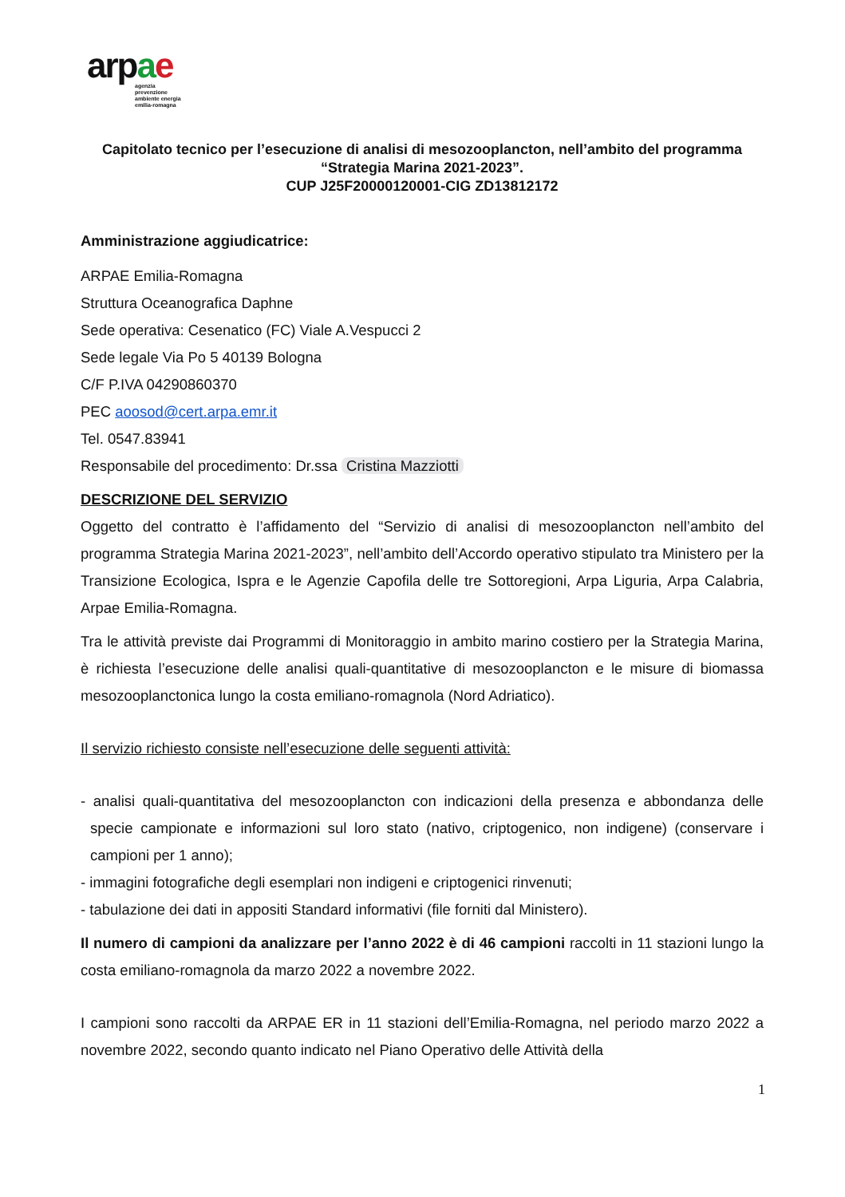arpae
agenzia
prevenzione
ambiente energia
emilia-romagna
Capitolato tecnico per l’esecuzione di analisi di mesozooplancton, nell’ambito del programma “Strategia Marina 2021-2023”.
CUP J25F20000120001-CIG ZD13812172
Amministrazione aggiudicatrice:
ARPAE Emilia-Romagna
Struttura Oceanografica Daphne
Sede operativa: Cesenatico (FC) Viale A.Vespucci 2
Sede legale Via Po 5 40139 Bologna
C/F P.IVA 04290860370
PEC aoosod@cert.arpa.emr.it
Tel. 0547.83941
Responsabile del procedimento: Dr.ssa Cristina Mazziotti
DESCRIZIONE DEL SERVIZIO
Oggetto del contratto è l’affidamento del “Servizio di analisi di mesozooplancton nell’ambito del programma Strategia Marina 2021-2023”, nell’ambito dell’Accordo operativo stipulato tra Ministero per la Transizione Ecologica, Ispra e le Agenzie Capofila delle tre Sottoregioni, Arpa Liguria, Arpa Calabria, Arpae Emilia-Romagna.
Tra le attività previste dai Programmi di Monitoraggio in ambito marino costiero per la Strategia Marina, è richiesta l’esecuzione delle analisi quali-quantitative di mesozooplancton e le misure di biomassa mesozooplanctonica lungo la costa emiliano-romagnola (Nord Adriatico).
Il servizio richiesto consiste nell’esecuzione delle seguenti attività:
- analisi quali-quantitativa del mesozooplancton con indicazioni della presenza e abbondanza delle specie campionate e informazioni sul loro stato (nativo, criptogenico, non indigene) (conservare i campioni per 1 anno);
- immagini fotografiche degli esemplari non indigeni e criptogenici rinvenuti;
- tabulazione dei dati in appositi Standard informativi (file forniti dal Ministero).
Il numero di campioni da analizzare per l’anno 2022 è di 46 campioni raccolti in 11 stazioni lungo la costa emiliano-romagnola da marzo 2022 a novembre 2022.
I campioni sono raccolti da ARPAE ER in 11 stazioni dell’Emilia-Romagna, nel periodo marzo 2022 a novembre 2022, secondo quanto indicato nel Piano Operativo delle Attività della
1